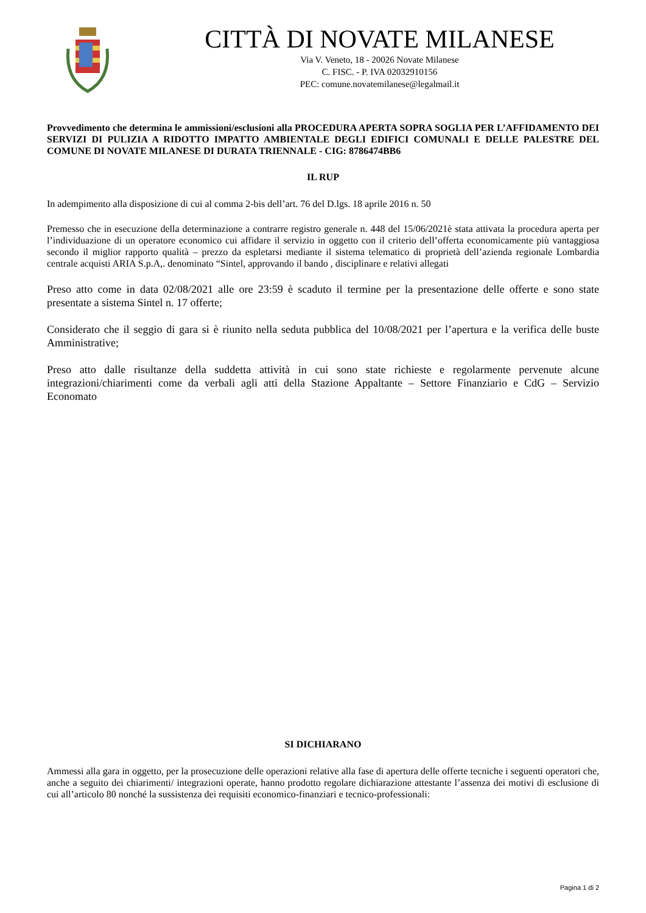CITTÀ DI NOVATE MILANESE
Via V. Veneto, 18 - 20026 Novate Milanese
C. FISC. - P. IVA 02032910156
PEC: comune.novatemilanese@legalmail.it
Provvedimento che determina le ammissioni/esclusioni alla PROCEDURA APERTA SOPRA SOGLIA PER L’AFFIDAMENTO DEI SERVIZI DI PULIZIA A RIDOTTO IMPATTO AMBIENTALE DEGLI EDIFICI COMUNALI E DELLE PALESTRE DEL COMUNE DI NOVATE MILANESE DI DURATA TRIENNALE - CIG: 8786474BB6
IL RUP
In adempimento alla disposizione di cui al comma 2-bis dell’art. 76 del D.lgs. 18 aprile 2016 n. 50
Premesso che in esecuzione della determinazione a contrarre registro generale n. 448 del 15/06/2021è stata attivata la procedura aperta per l’individuazione di un operatore economico cui affidare il servizio in oggetto con il criterio dell’offerta economicamente più vantaggiosa secondo il miglior rapporto qualità – prezzo da espletarsi mediante il sistema telematico di proprietà dell’azienda regionale Lombardia centrale acquisti ARIA S.p.A,. denominato “Sintel, approvando il bando , disciplinare e relativi allegati
Preso atto come in data 02/08/2021 alle ore 23:59 è scaduto il termine per la presentazione delle offerte e sono state presentate a sistema Sintel n. 17 offerte;
Considerato che il seggio di gara si è riunito nella seduta pubblica del 10/08/2021 per l’apertura e la verifica delle buste Amministrative;
Preso atto dalle risultanze della suddetta attività in cui sono state richieste e regolarmente pervenute alcune integrazioni/chiarimenti come da verbali agli atti della Stazione Appaltante – Settore Finanziario e CdG – Servizio Economato
SI DICHIARANO
Ammessi alla gara in oggetto, per la prosecuzione delle operazioni relative alla fase di apertura delle offerte tecniche i seguenti operatori che, anche a seguito dei chiarimenti/ integrazioni operate, hanno prodotto regolare dichiarazione attestante l’assenza dei motivi di esclusione di cui all’articolo 80 nonché la sussistenza dei requisiti economico-finanziari e tecnico-professionali:
Pagina 1 di 2